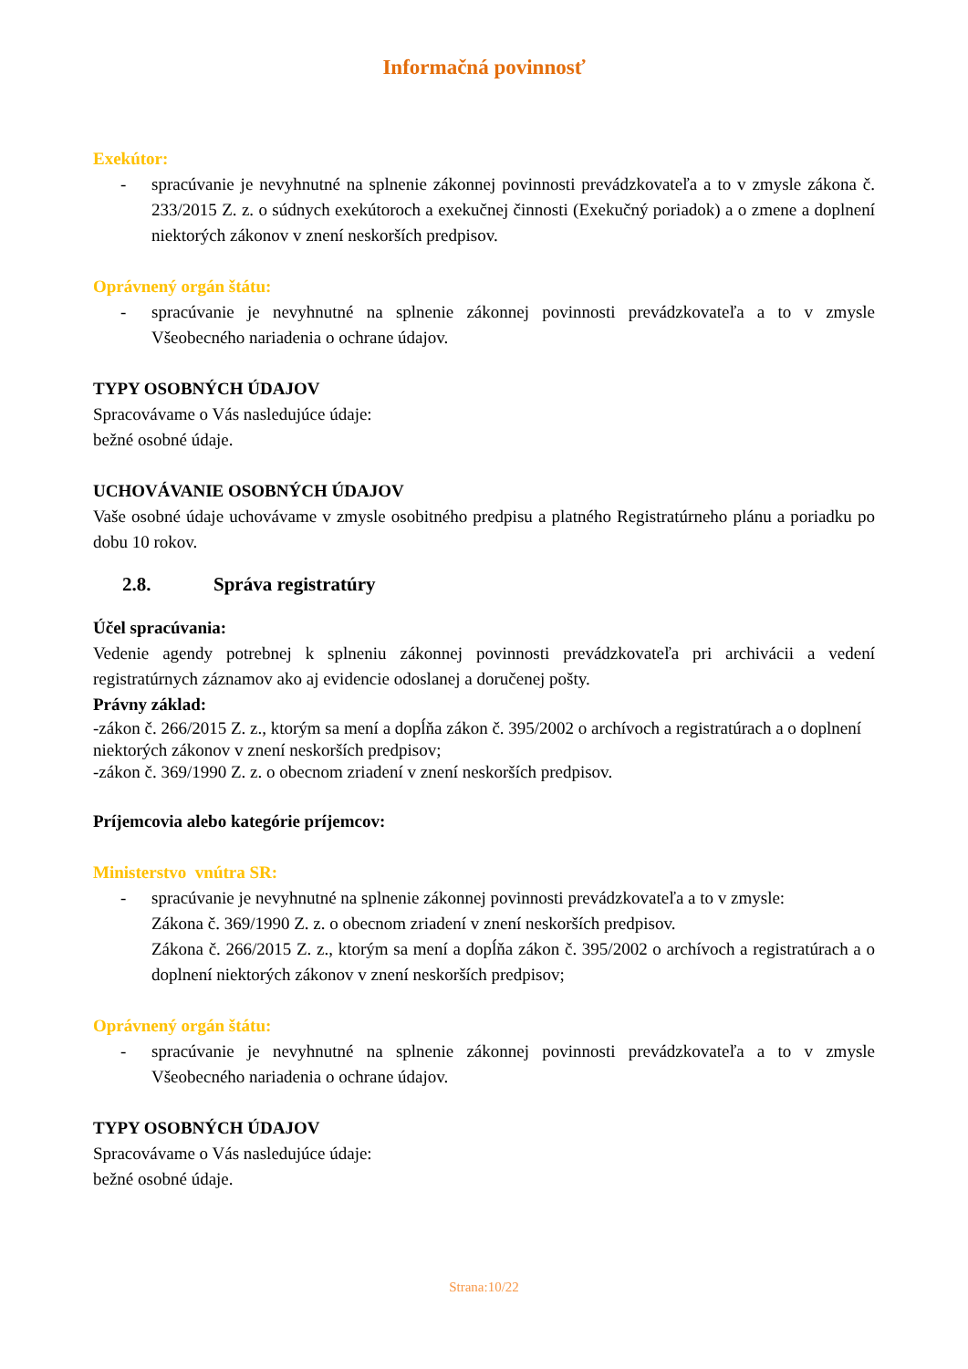Informačná povinnosť
Exekútor:
- spracúvanie je nevyhnutné na splnenie zákonnej povinnosti prevádzkovateľa a to v zmysle zákona č. 233/2015 Z. z. o súdnych exekútoroch a exekučnej činnosti (Exekučný poriadok) a o zmene a doplnení niektorých zákonov v znení neskorších predpisov.
Oprávnený orgán štátu:
- spracúvanie je nevyhnutné na splnenie zákonnej povinnosti prevádzkovateľa a to v zmysle Všeobecného nariadenia o ochrane údajov.
TYPY OSOBNÝCH ÚDAJOV
Spracovávame o Vás nasledujúce údaje:
bežné osobné údaje.
UCHOVÁVANIE OSOBNÝCH ÚDAJOV
Vaše osobné údaje uchovávame v zmysle osobitného predpisu a platného Registratúrneho plánu a poriadku po dobu 10 rokov.
2.8. Správa registratúry
Účel spracúvania:
Vedenie agendy potrebnej k splneniu zákonnej povinnosti prevádzkovateľa pri archivácii a vedení registratúrnych záznamov ako aj evidencie odoslanej a doručenej pošty.
Právny základ:
-zákon č. 266/2015 Z. z., ktorým sa mení a dopĺňa zákon č. 395/2002 o archívoch a registratúrach a o doplnení niektorých zákonov v znení neskorších predpisov;
-zákon č. 369/1990 Z. z. o obecnom zriadení v znení neskorších predpisov.
Príjemcovia alebo kategórie príjemcov:
Ministerstvo vnútra SR:
- spracúvanie je nevyhnutné na splnenie zákonnej povinnosti prevádzkovateľa a to v zmysle:
Zákona č. 369/1990 Z. z. o obecnom zriadení v znení neskorších predpisov.
Zákona č. 266/2015 Z. z., ktorým sa mení a dopĺňa zákon č. 395/2002 o archívoch a registratúrach a o doplnení niektorých zákonov v znení neskorších predpisov;
Oprávnený orgán štátu:
- spracúvanie je nevyhnutné na splnenie zákonnej povinnosti prevádzkovateľa a to v zmysle Všeobecného nariadenia o ochrane údajov.
TYPY OSOBNÝCH ÚDAJOV
Spracovávame o Vás nasledujúce údaje:
bežné osobné údaje.
Strana:10/22